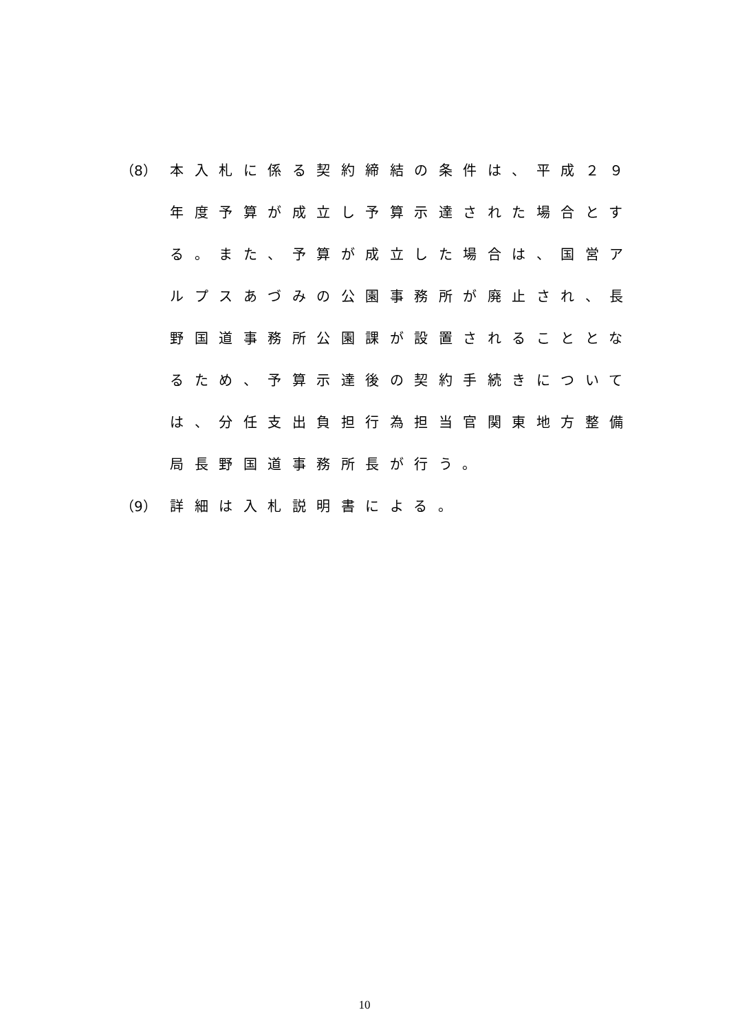（8） 本入札に係る契約締結の条件は、平成２９年度予算が成立し予算示達された場合とする。また、予算が成立した場合は、国営アルプスあづみの公園事務所が廃止され、長野国道事務所公園課が設置されることとなるため、予算示達後の契約手続きについては、分任支出負担行為担当官関東地方整備局長野国道事務所長が行う。
（9） 詳細は入札説明書による。
10